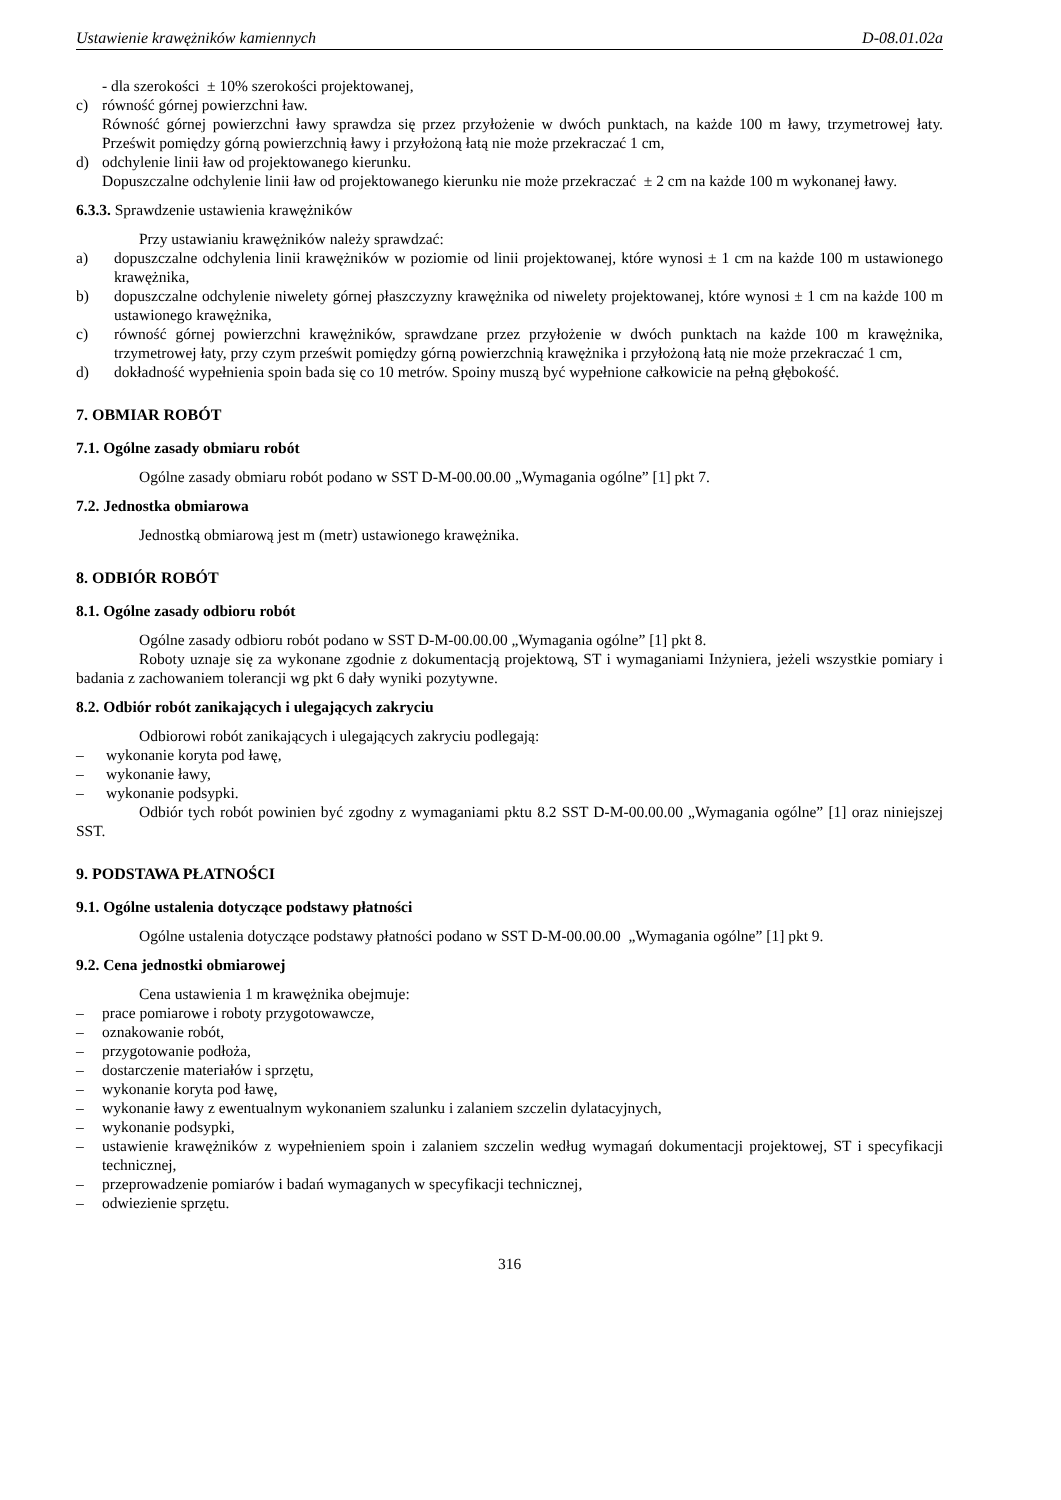Ustawienie krawężników kamiennych D-08.01.02a
- dla szerokości ± 10% szerokości projektowanej,
c) równość górnej powierzchni ław.
Równość górnej powierzchni ławy sprawdza się przez przyłożenie w dwóch punktach, na każde 100 m ławy, trzymetrowej łaty. Prześwit pomiędzy górną powierzchnią ławy i przyłożoną łatą nie może przekraczać 1 cm,
d) odchylenie linii ław od projektowanego kierunku.
Dopuszczalne odchylenie linii ław od projektowanego kierunku nie może przekraczać ± 2 cm na każde 100 m wykonanej ławy.
6.3.3. Sprawdzenie ustawienia krawężników
Przy ustawianiu krawężników należy sprawdzać:
a) dopuszczalne odchylenia linii krawężników w poziomie od linii projektowanej, które wynosi ± 1 cm na każde 100 m ustawionego krawężnika,
b) dopuszczalne odchylenie niwelety górnej płaszczyzny krawężnika od niwelety projektowanej, które wynosi ± 1 cm na każde 100 m ustawionego krawężnika,
c) równość górnej powierzchni krawężników, sprawdzane przez przyłożenie w dwóch punktach na każde 100 m krawężnika, trzymetrowej łaty, przy czym prześwit pomiędzy górną powierzchnią krawężnika i przyłożoną łatą nie może przekraczać 1 cm,
d) dokładność wypełnienia spoin bada się co 10 metrów. Spoiny muszą być wypełnione całkowicie na pełną głębokość.
7. OBMIAR ROBÓT
7.1. Ogólne zasady obmiaru robót
Ogólne zasady obmiaru robót podano w SST D-M-00.00.00 „Wymagania ogólne” [1] pkt 7.
7.2. Jednostka obmiarowa
Jednostką obmiarową jest m (metr) ustawionego krawężnika.
8. ODBIÓR ROBÓT
8.1. Ogólne zasady odbioru robót
Ogólne zasady odbioru robót podano w SST D-M-00.00.00 „Wymagania ogólne” [1] pkt 8.
Roboty uznaje się za wykonane zgodnie z dokumentacją projektową, ST i wymaganiami Inżyniera, jeżeli wszystkie pomiary i badania z zachowaniem tolerancji wg pkt 6 dały wyniki pozytywne.
8.2. Odbiór robót zanikających i ulegających zakryciu
Odbiorowi robót zanikających i ulegających zakryciu podlegają:
– wykonanie koryta pod ławę,
– wykonanie ławy,
– wykonanie podsypki.
Odbiór tych robót powinien być zgodny z wymaganiami pktu 8.2 SST D-M-00.00.00 „Wymagania ogólne” [1] oraz niniejszej SST.
9. PODSTAWA PŁATNOŚCI
9.1. Ogólne ustalenia dotyczące podstawy płatności
Ogólne ustalenia dotyczące podstawy płatności podano w SST D-M-00.00.00 „Wymagania ogólne” [1] pkt 9.
9.2. Cena jednostki obmiarowej
Cena ustawienia 1 m krawężnika obejmuje:
– prace pomiarowe i roboty przygotowawcze,
– oznakowanie robót,
– przygotowanie podłoża,
– dostarczenie materiałów i sprzętu,
– wykonanie koryta pod ławę,
– wykonanie ławy z ewentualnym wykonaniem szalunku i zalaniem szczelin dylatacyjnych,
– wykonanie podsypki,
– ustawienie krawężników z wypełnieniem spoin i zalaniem szczelin według wymagań dokumentacji projektowej, ST i specyfikacji technicznej,
– przeprowadzenie pomiarów i badań wymaganych w specyfikacji technicznej,
– odwiezienie sprzętu.
316